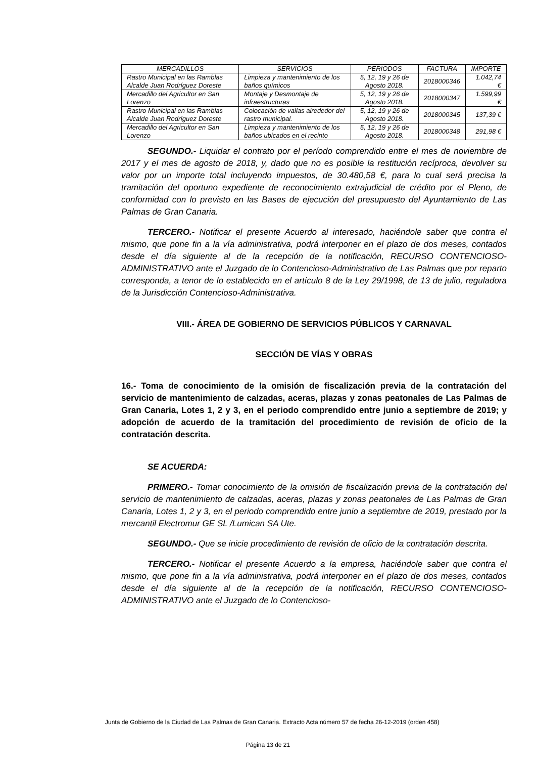| MERCADILLOS | SERVICIOS | PERIODOS | FACTURA | IMPORTE |
| --- | --- | --- | --- | --- |
| Rastro Municipal en las Ramblas Alcalde Juan Rodríguez Doreste | Limpieza y mantenimiento de los baños químicos | 5, 12, 19 y 26 de Agosto 2018. | 2018000346 | 1.042,74 € |
| Mercadillo del Agricultor en San Lorenzo | Montaje y Desmontaje de infraestructuras | 5, 12, 19 y 26 de Agosto 2018. | 2018000347 | 1.599,99 € |
| Rastro Municipal en las Ramblas Alcalde Juan Rodríguez Doreste | Colocación de vallas alrededor del rastro municipal. | 5, 12, 19 y 26 de Agosto 2018. | 2018000345 | 137,39 € |
| Mercadillo del Agricultor en San Lorenzo | Limpieza y mantenimiento de los baños ubicados en el recinto | 5, 12, 19 y 26 de Agosto 2018. | 2018000348 | 291,98 € |
SEGUNDO.- Liquidar el contrato por el período comprendido entre el mes de noviembre de 2017 y el mes de agosto de 2018, y, dado que no es posible la restitución recíproca, devolver su valor por un importe total incluyendo impuestos, de 30.480,58 €, para lo cual será precisa la tramitación del oportuno expediente de reconocimiento extrajudicial de crédito por el Pleno, de conformidad con lo previsto en las Bases de ejecución del presupuesto del Ayuntamiento de Las Palmas de Gran Canaria.
TERCERO.- Notificar el presente Acuerdo al interesado, haciéndole saber que contra el mismo, que pone fin a la vía administrativa, podrá interponer en el plazo de dos meses, contados desde el día siguiente al de la recepción de la notificación, RECURSO CONTENCIOSO-ADMINISTRATIVO ante el Juzgado de lo Contencioso-Administrativo de Las Palmas que por reparto corresponda, a tenor de lo establecido en el artículo 8 de la Ley 29/1998, de 13 de julio, reguladora de la Jurisdicción Contencioso-Administrativa.
VIII.- ÁREA DE GOBIERNO DE SERVICIOS PÚBLICOS Y CARNAVAL
SECCIÓN DE VÍAS Y OBRAS
16.- Toma de conocimiento de la omisión de fiscalización previa de la contratación del servicio de mantenimiento de calzadas, aceras, plazas y zonas peatonales de Las Palmas de Gran Canaria, Lotes 1, 2 y 3, en el periodo comprendido entre junio a septiembre de 2019; y adopción de acuerdo de la tramitación del procedimiento de revisión de oficio de la contratación descrita.
SE ACUERDA:
PRIMERO.- Tomar conocimiento de la omisión de fiscalización previa de la contratación del servicio de mantenimiento de calzadas, aceras, plazas y zonas peatonales de Las Palmas de Gran Canaria, Lotes 1, 2 y 3, en el periodo comprendido entre junio a septiembre de 2019, prestado por la mercantil Electromur GE SL /Lumican SA Ute.
SEGUNDO.- Que se inicie procedimiento de revisión de oficio de la contratación descrita.
TERCERO.- Notificar el presente Acuerdo a la empresa, haciéndole saber que contra el mismo, que pone fin a la vía administrativa, podrá interponer en el plazo de dos meses, contados desde el día siguiente al de la recepción de la notificación, RECURSO CONTENCIOSO-ADMINISTRATIVO ante el Juzgado de lo Contencioso-
Junta de Gobierno de la Ciudad de Las Palmas de Gran Canaria. Extracto Acta número 57 de fecha 26-12-2019 (orden 458)
Página 13 de 21